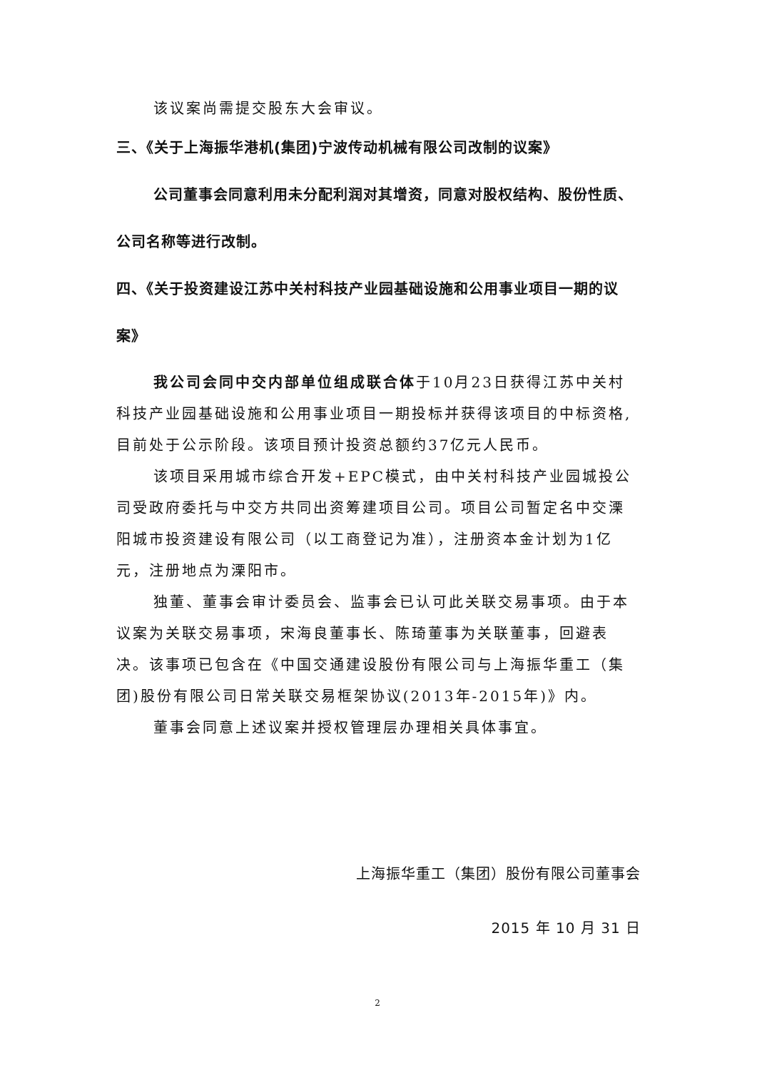该议案尚需提交股东大会审议。
三、《关于上海振华港机(集团)宁波传动机械有限公司改制的议案》
公司董事会同意利用未分配利润对其增资，同意对股权结构、股份性质、公司名称等进行改制。
四、《关于投资建设江苏中关村科技产业园基础设施和公用事业项目一期的议案》
我公司会同中交内部单位组成联合体于10月23日获得江苏中关村科技产业园基础设施和公用事业项目一期投标并获得该项目的中标资格,目前处于公示阶段。该项目预计投资总额约37亿元人民币。
该项目采用城市综合开发+EPC模式，由中关村科技产业园城投公司受政府委托与中交方共同出资筹建项目公司。项目公司暂定名中交溧阳城市投资建设有限公司（以工商登记为准），注册资本金计划为1亿元，注册地点为溧阳市。
独董、董事会审计委员会、监事会已认可此关联交易事项。由于本议案为关联交易事项，宋海良董事长、陈琦董事为关联董事，回避表决。该事项已包含在《中国交通建设股份有限公司与上海振华重工（集团)股份有限公司日常关联交易框架协议(2013年-2015年)》内。
董事会同意上述议案并授权管理层办理相关具体事宜。
上海振华重工（集团）股份有限公司董事会
2015 年 10 月 31 日
2